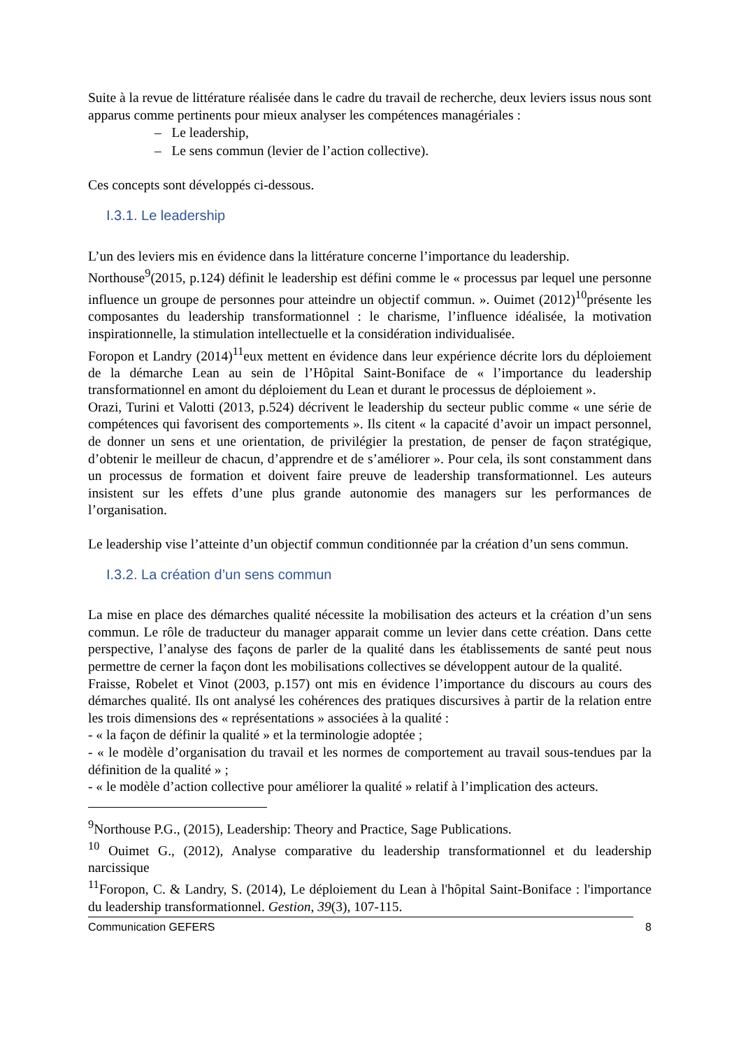Suite à la revue de littérature réalisée dans le cadre du travail de recherche, deux leviers issus nous sont apparus comme pertinents pour mieux analyser les compétences managériales :
– Le leadership,
– Le sens commun (levier de l’action collective).
Ces concepts sont développés ci-dessous.
I.3.1. Le leadership
L’un des leviers mis en évidence dans la littérature concerne l’importance du leadership.
Northouse<sup>9</sup>(2015, p.124) définit le leadership est défini comme le « processus par lequel une personne influence un groupe de personnes pour atteindre un objectif commun. ». Ouimet (2012)<sup>10</sup>présente les composantes du leadership transformationnel : le charisme, l’influence idéalisée, la motivation inspirationnelle, la stimulation intellectuelle et la considération individualisée.
Foropon et Landry (2014)<sup>11</sup>eux mettent en évidence dans leur expérience décrite lors du déploiement de la démarche Lean au sein de l’Hôpital Saint-Boniface de « l’importance du leadership transformationnel en amont du déploiement du Lean et durant le processus de déploiement ».
Orazi, Turini et Valotti (2013, p.524) décrivent le leadership du secteur public comme « une série de compétences qui favorisent des comportements ». Ils citent « la capacité d’avoir un impact personnel, de donner un sens et une orientation, de privilégier la prestation, de penser de façon stratégique, d’obtenir le meilleur de chacun, d’apprendre et de s’améliorer ». Pour cela, ils sont constamment dans un processus de formation et doivent faire preuve de leadership transformationnel. Les auteurs insistent sur les effets d’une plus grande autonomie des managers sur les performances de l’organisation.
Le leadership vise l’atteinte d’un objectif commun conditionnée par la création d’un sens commun.
I.3.2. La création d’un sens commun
La mise en place des démarches qualité nécessite la mobilisation des acteurs et la création d’un sens commun. Le rôle de traducteur du manager apparait comme un levier dans cette création. Dans cette perspective, l’analyse des façons de parler de la qualité dans les établissements de santé peut nous permettre de cerner la façon dont les mobilisations collectives se développent autour de la qualité.
Fraisse, Robelet et Vinot (2003, p.157) ont mis en évidence l’importance du discours au cours des démarches qualité. Ils ont analysé les cohérences des pratiques discursives à partir de la relation entre les trois dimensions des « représentations » associées à la qualité :
- « la façon de définir la qualité » et la terminologie adoptée ;
- « le modèle d’organisation du travail et les normes de comportement au travail sous-tendues par la définition de la qualité » ;
- « le modèle d’action collective pour améliorer la qualité » relatif à l’implication des acteurs.
<sup>9</sup> Northouse P.G., (2015), Leadership: Theory and Practice, Sage Publications.
<sup>10</sup> Ouimet G., (2012), Analyse comparative du leadership transformationnel et du leadership narcissique
<sup>11</sup> Foropon, C. & Landry, S. (2014), Le déploiement du Lean à l'hôpital Saint-Boniface : l'importance du leadership transformationnel. Gestion, 39(3), 107-115.
Communication GEFERS 8